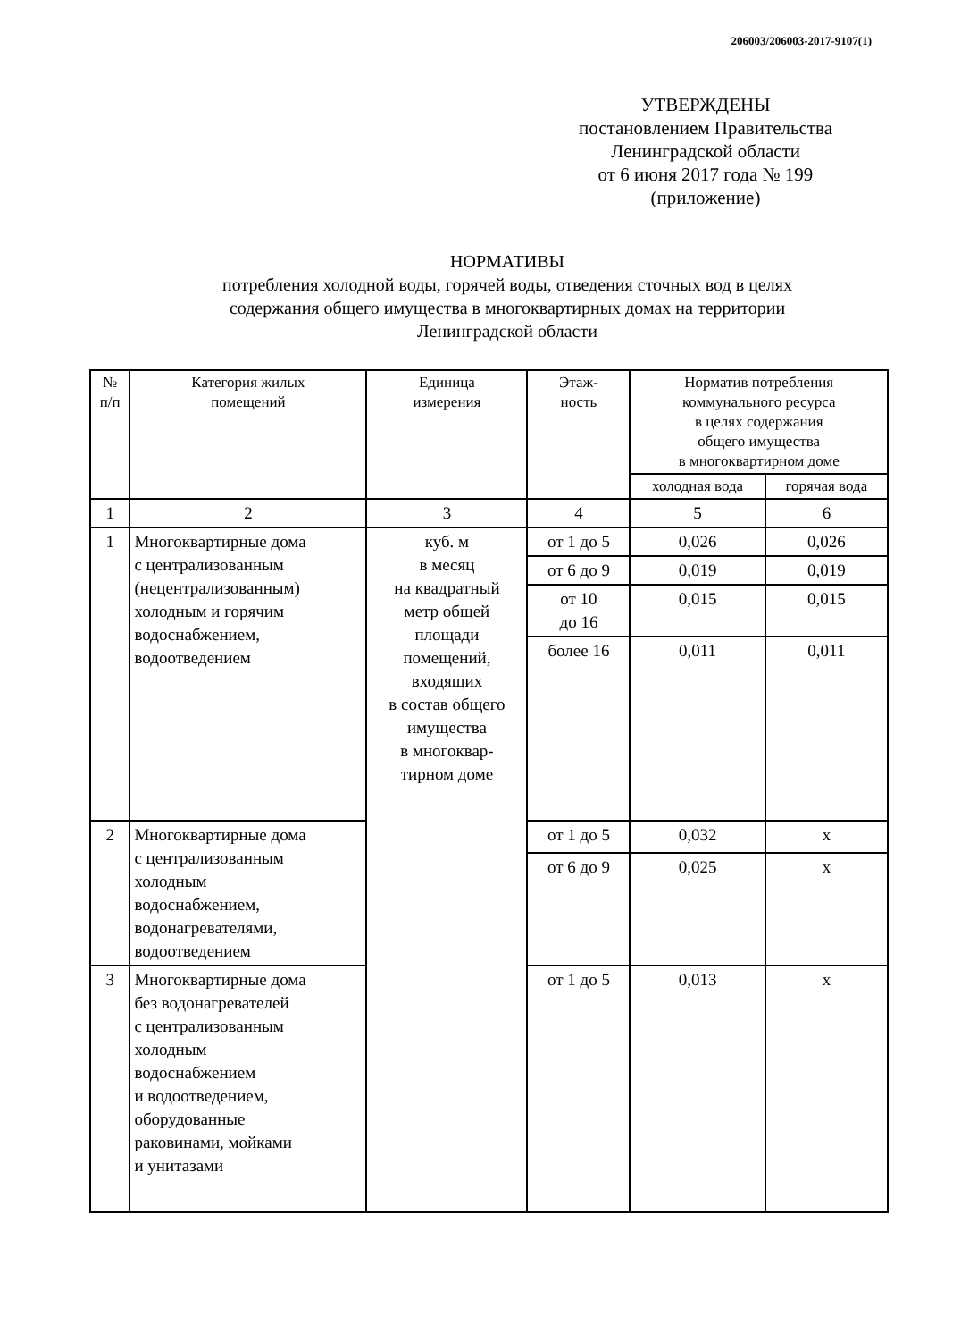206003/206003-2017-9107(1)
УТВЕРЖДЕНЫ
постановлением Правительства
Ленинградской области
от 6 июня 2017 года № 199
(приложение)
НОРМАТИВЫ
потребления холодной воды, горячей воды, отведения сточных вод в целях
содержания общего имущества в многоквартирных домах на территории
Ленинградской области
| № п/п | Категория жилых помещений | Единица измерения | Этаж- ность | Норматив потребления коммунального ресурса в целях содержания общего имущества в многоквартирном доме | |
| --- | --- | --- | --- | --- | --- |
| | | | | холодная вода | горячая вода |
| 1 | 2 | 3 | 4 | 5 | 6 |
| 1 | Многоквартирные дома с централизованным (нецентрализованным) холодным и горячим водоснабжением, водоотведением | куб. м в месяц на квадратный метр общей площади помещений, входящих в состав общего имущества в многоквар- тирном доме | от 1 до 5 | 0,026 | 0,026 |
| | | | от 6 до 9 | 0,019 | 0,019 |
| | | | от 10 до 16 | 0,015 | 0,015 |
| | | | более 16 | 0,011 | 0,011 |
| 2 | Многоквартирные дома с централизованным холодным водоснабжением, водонагревателями, водоотведением | | от 1 до 5 | 0,032 | х |
| | | | от 6 до 9 | 0,025 | х |
| 3 | Многоквартирные дома без водонагревателей с централизованным холодным водоснабжением и водоотведением, оборудованные раковинами, мойками и унитазами | | от 1 до 5 | 0,013 | х |